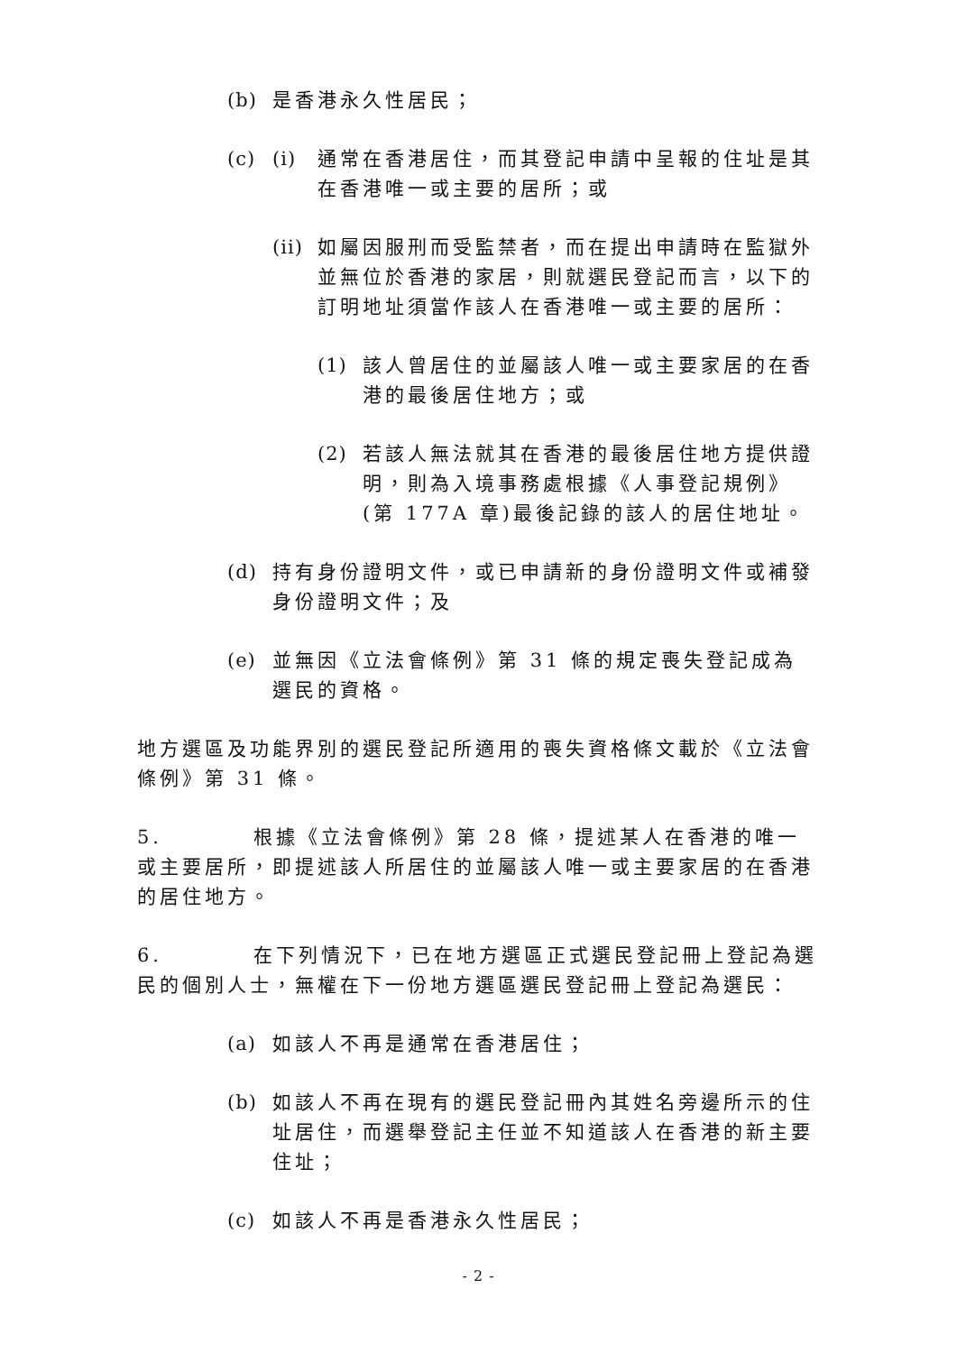(b) 是香港永久性居民；
(c) (i) 通常在香港居住，而其登記申請中呈報的住址是其在香港唯一或主要的居所；或
(ii) 如屬因服刑而受監禁者，而在提出申請時在監獄外並無位於香港的家居，則就選民登記而言，以下的訂明地址須當作該人在香港唯一或主要的居所：
(1) 該人曾居住的並屬該人唯一或主要家居的在香港的最後居住地方；或
(2) 若該人無法就其在香港的最後居住地方提供證明，則為入境事務處根據《人事登記規例》(第 177A 章)最後記錄的該人的居住地址。
(d) 持有身份證明文件，或已申請新的身份證明文件或補發身份證明文件；及
(e) 並無因《立法會條例》第 31 條的規定喪失登記成為選民的資格。
地方選區及功能界別的選民登記所適用的喪失資格條文載於《立法會條例》第 31 條。
5. 根據《立法會條例》第 28 條，提述某人在香港的唯一或主要居所，即提述該人所居住的並屬該人唯一或主要家居的在香港的居住地方。
6. 在下列情況下，已在地方選區正式選民登記冊上登記為選民的個別人士，無權在下一份地方選區選民登記冊上登記為選民：
(a) 如該人不再是通常在香港居住；
(b) 如該人不再在現有的選民登記冊內其姓名旁邊所示的住址居住，而選舉登記主任並不知道該人在香港的新主要住址；
(c) 如該人不再是香港永久性居民；
- 2 -